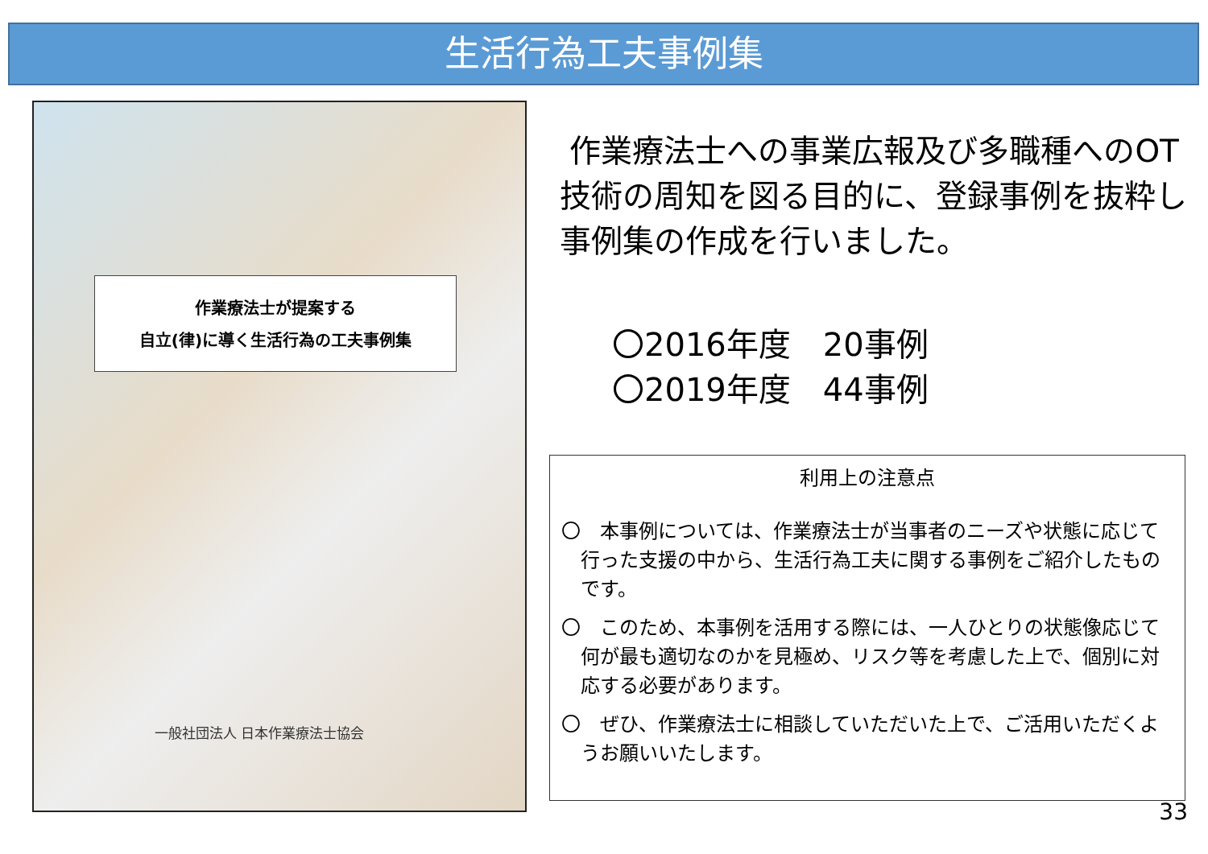生活行為工夫事例集
作業療法士が提案する
自立(律)に導く生活行為の工夫事例集
一般社団法人 日本作業療法士協会
作業療法士への事業広報及び多職種へのOT技術の周知を図る目的に、登録事例を抜粋し事例集の作成を行いました。
〇2016年度　20事例
〇2019年度　44事例
利用上の注意点
〇　本事例については、作業療法士が当事者のニーズや状態に応じて行った支援の中から、生活行為工夫に関する事例をご紹介したものです。
〇　このため、本事例を活用する際には、一人ひとりの状態像応じて何が最も適切なのかを見極め、リスク等を考慮した上で、個別に対応する必要があります。
〇　ぜひ、作業療法士に相談していただいた上で、ご活用いただくようお願いいたします。
33